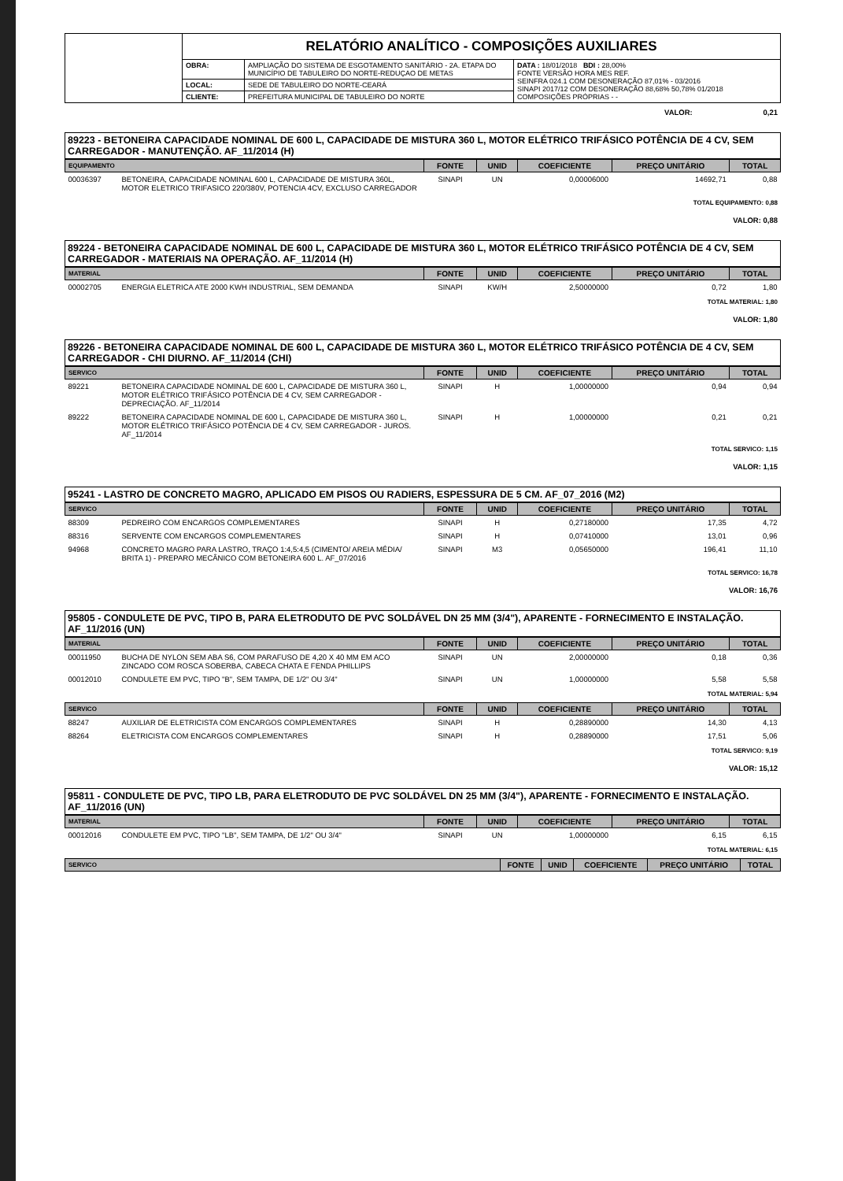| | RELATÓRIO ANALÍTICO - COMPOSIÇÕES AUXILIARES | | |
| | OBRA: | AMPLIAÇÃO DO SISTEMA DE ESGOTAMENTO SANITÁRIO - 2A. ETAPA DO MUNICÍPIO DE TABULEIRO DO NORTE-REDUÇAO DE METAS | DATA : 18/01/2018 BDI : 28,00% FONTE VERSÃO HORA MES REF. SEINFRA 024.1 COM DESONERAÇÃO 87,01% - 03/2016 SINAPI 2017/12 COM DESONERAÇÃO 88,68% 50,78% 01/2018 COMPOSIÇÕES PRÓPRIAS - - |
| | LOCAL: | SEDE DE TABULEIRO DO NORTE-CEARÁ | |
| | CLIENTE: | PREFEITURA MUNICIPAL DE TABULEIRO DO NORTE | |
VALOR: 0,21
89223 - BETONEIRA CAPACIDADE NOMINAL DE 600 L, CAPACIDADE DE MISTURA 360 L, MOTOR ELÉTRICO TRIFÁSICO POTÊNCIA DE 4 CV, SEM CARREGADOR - MANUTENÇÃO. AF_11/2014 (H)
| EQUIPAMENTO | | FONTE | UNID | COEFICIENTE | PREÇO UNITÁRIO | TOTAL |
| 00036397 | BETONEIRA, CAPACIDADE NOMINAL 600 L, CAPACIDADE DE MISTURA 360L, MOTOR ELETRICO TRIFASICO 220/380V, POTENCIA 4CV, EXCLUSO CARREGADOR | SINAPI | UN | 0,00006000 | 14692,71 | 0,88 |
TOTAL EQUIPAMENTO: 0,88
VALOR: 0,88
89224 - BETONEIRA CAPACIDADE NOMINAL DE 600 L, CAPACIDADE DE MISTURA 360 L, MOTOR ELÉTRICO TRIFÁSICO POTÊNCIA DE 4 CV, SEM CARREGADOR - MATERIAIS NA OPERAÇÃO. AF_11/2014 (H)
| MATERIAL | | FONTE | UNID | COEFICIENTE | PREÇO UNITÁRIO | TOTAL |
| 00002705 | ENERGIA ELETRICA ATE 2000 KWH INDUSTRIAL, SEM DEMANDA | SINAPI | KW/H | 2,50000000 | 0,72 | 1,80 |
TOTAL MATERIAL: 1,80
VALOR: 1,80
89226 - BETONEIRA CAPACIDADE NOMINAL DE 600 L, CAPACIDADE DE MISTURA 360 L, MOTOR ELÉTRICO TRIFÁSICO POTÊNCIA DE 4 CV, SEM CARREGADOR - CHI DIURNO. AF_11/2014 (CHI)
| SERVICO | | FONTE | UNID | COEFICIENTE | PREÇO UNITÁRIO | TOTAL |
| 89221 | BETONEIRA CAPACIDADE NOMINAL DE 600 L, CAPACIDADE DE MISTURA 360 L, MOTOR ELÉTRICO TRIFÁSICO POTÊNCIA DE 4 CV, SEM CARREGADOR - DEPRECIAÇÃO. AF_11/2014 | SINAPI | H | 1,00000000 | 0,94 | 0,94 |
| 89222 | BETONEIRA CAPACIDADE NOMINAL DE 600 L, CAPACIDADE DE MISTURA 360 L, MOTOR ELÉTRICO TRIFÁSICO POTÊNCIA DE 4 CV, SEM CARREGADOR - JUROS. AF_11/2014 | SINAPI | H | 1,00000000 | 0,21 | 0,21 |
TOTAL SERVICO: 1,15
VALOR: 1,15
95241 - LASTRO DE CONCRETO MAGRO, APLICADO EM PISOS OU RADIERS, ESPESSURA DE 5 CM. AF_07_2016 (M2)
| SERVICO | | FONTE | UNID | COEFICIENTE | PREÇO UNITÁRIO | TOTAL |
| 88309 | PEDREIRO COM ENCARGOS COMPLEMENTARES | SINAPI | H | 0,27180000 | 17,35 | 4,72 |
| 88316 | SERVENTE COM ENCARGOS COMPLEMENTARES | SINAPI | H | 0,07410000 | 13,01 | 0,96 |
| 94968 | CONCRETO MAGRO PARA LASTRO, TRAÇO 1:4,5:4,5 (CIMENTO/ AREIA MÉDIA/ BRITA 1) - PREPARO MECÂNICO COM BETONEIRA 600 L. AF_07/2016 | SINAPI | M3 | 0,05650000 | 196,41 | 11,10 |
TOTAL SERVICO: 16,78
VALOR: 16,76
95805 - CONDULETE DE PVC, TIPO B, PARA ELETRODUTO DE PVC SOLDÁVEL DN 25 MM (3/4"), APARENTE - FORNECIMENTO E INSTALAÇÃO. AF_11/2016 (UN)
| MATERIAL | | FONTE | UNID | COEFICIENTE | PREÇO UNITÁRIO | TOTAL |
| 00011950 | BUCHA DE NYLON SEM ABA S6, COM PARAFUSO DE 4,20 X 40 MM EM ACO ZINCADO COM ROSCA SOBERBA, CABECA CHATA E FENDA PHILLIPS | SINAPI | UN | 2,00000000 | 0,18 | 0,36 |
| 00012010 | CONDULETE EM PVC, TIPO "B", SEM TAMPA, DE 1/2" OU 3/4" | SINAPI | UN | 1,00000000 | 5,58 | 5,58 |
TOTAL MATERIAL: 5,94
| SERVICO | | FONTE | UNID | COEFICIENTE | PREÇO UNITÁRIO | TOTAL |
| 88247 | AUXILIAR DE ELETRICISTA COM ENCARGOS COMPLEMENTARES | SINAPI | H | 0,28890000 | 14,30 | 4,13 |
| 88264 | ELETRICISTA COM ENCARGOS COMPLEMENTARES | SINAPI | H | 0,28890000 | 17,51 | 5,06 |
TOTAL SERVICO: 9,19
VALOR: 15,12
95811 - CONDULETE DE PVC, TIPO LB, PARA ELETRODUTO DE PVC SOLDÁVEL DN 25 MM (3/4"), APARENTE - FORNECIMENTO E INSTALAÇÃO. AF_11/2016 (UN)
| MATERIAL | | FONTE | UNID | COEFICIENTE | PREÇO UNITÁRIO | TOTAL |
| 00012016 | CONDULETE EM PVC, TIPO "LB", SEM TAMPA, DE 1/2" OU 3/4" | SINAPI | UN | 1,00000000 | 6,15 | 6,15 |
TOTAL MATERIAL: 6,15
| SERVICO | FONTE | UNID | COEFICIENTE | PREÇO UNITÁRIO | TOTAL |